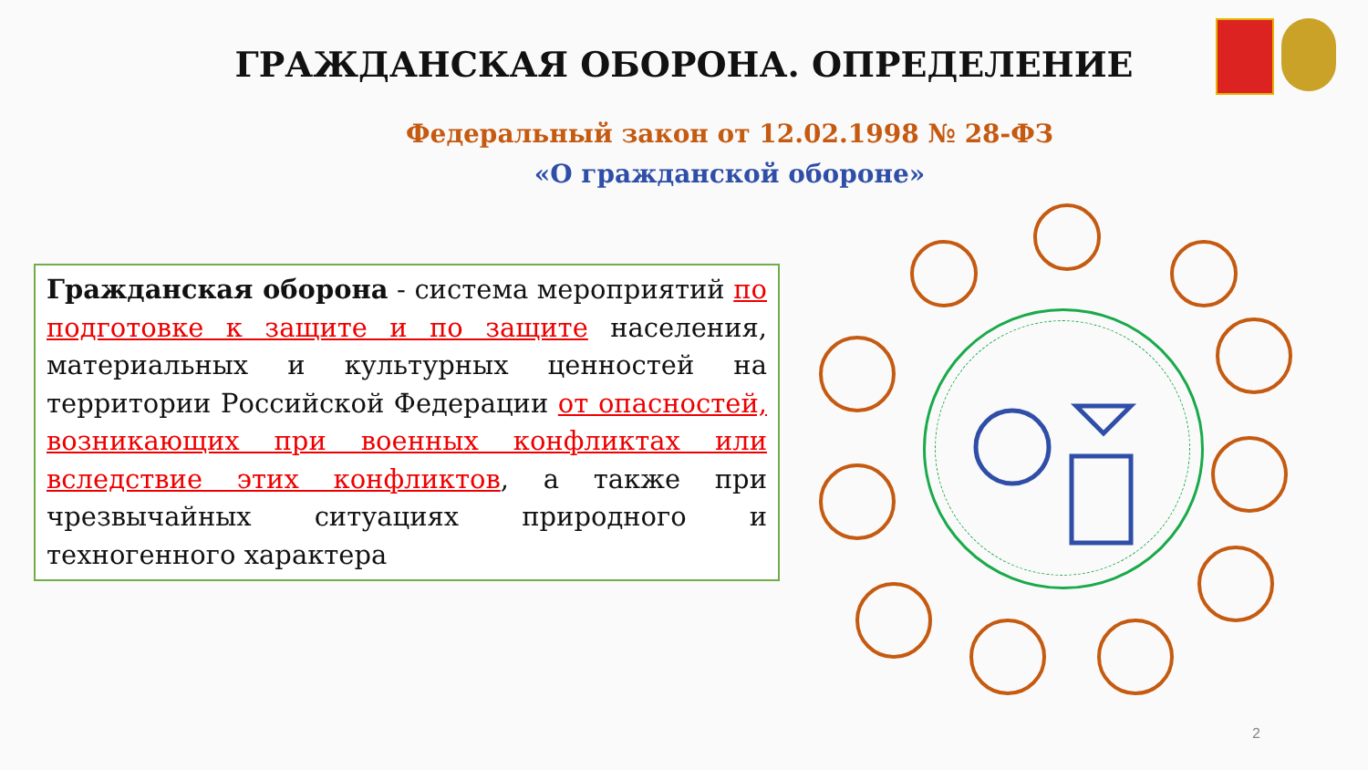ГРАЖДАНСКАЯ ОБОРОНА. ОПРЕДЕЛЕНИЕ
Федеральный закон от 12.02.1998 № 28-ФЗ
«О гражданской обороне»
Гражданская оборона - система мероприятий по подготовке к защите и по защите населения, материальных и культурных ценностей на территории Российской Федерации от опасностей, возникающих при военных конфликтах или вследствие этих конфликтов, а также при чрезвычайных ситуациях природного и техногенного характера
2